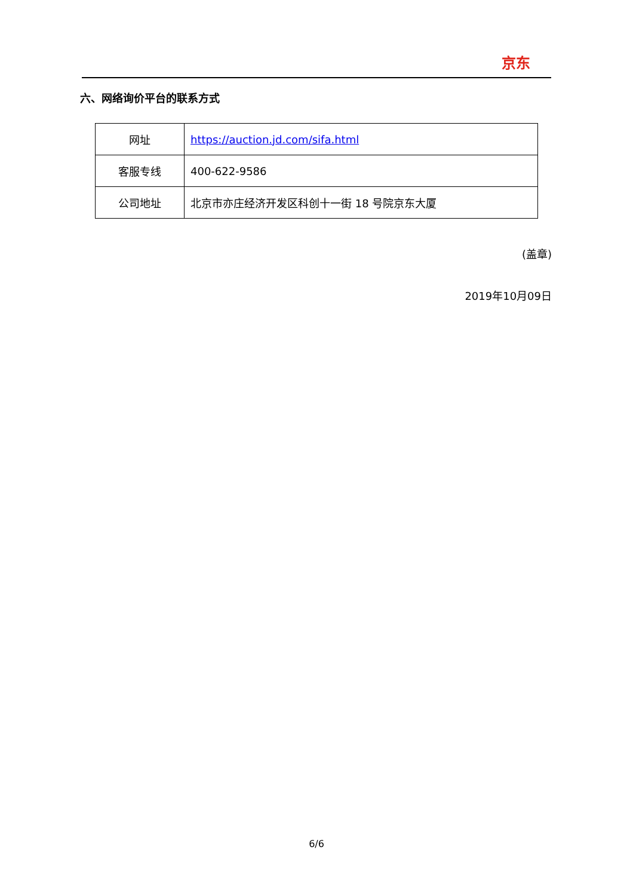京东
六、网络询价平台的联系方式
| 网址 | https://auction.jd.com/sifa.html |
| 客服专线 | 400-622-9586 |
| 公司地址 | 北京市亦庄经济开发区科创十一街 18 号院京东大厦 |
(盖章)
2019年10月09日
6/6